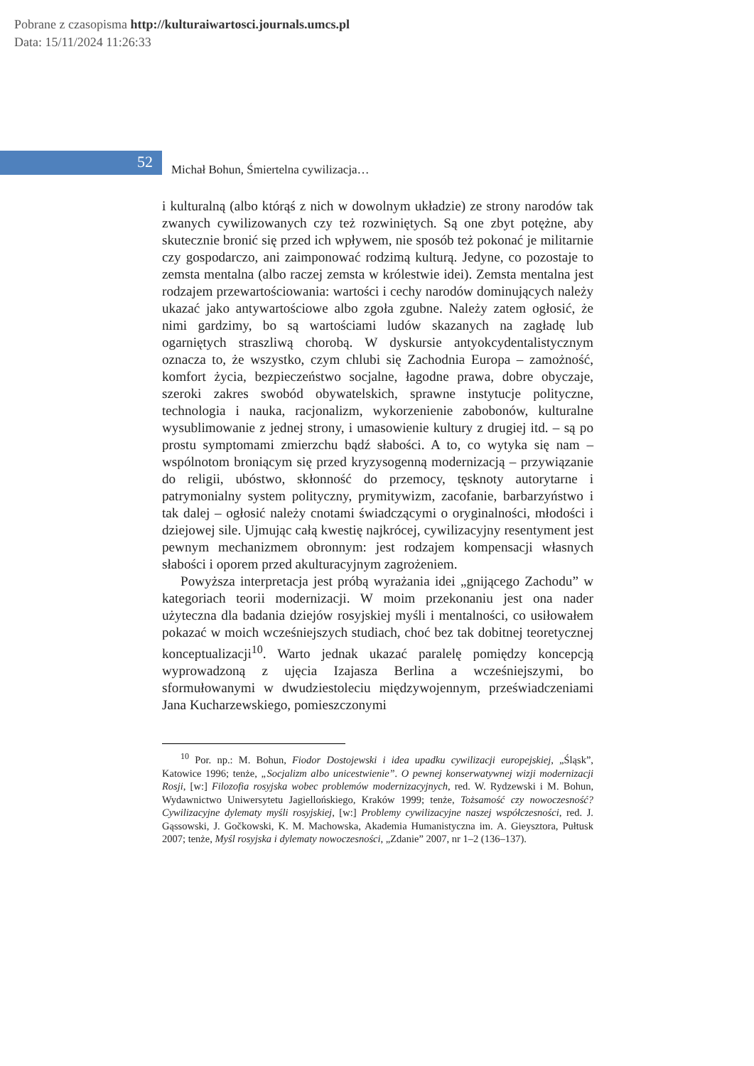Pobrane z czasopisma http://kulturaiwartosci.journals.umcs.pl
Data: 15/11/2024 11:26:33
52
Michał Bohun, Śmiertelna cywilizacja…
i kulturalną (albo którąś z nich w dowolnym układzie) ze strony narodów tak zwanych cywilizowanych czy też rozwiniętych. Są one zbyt potężne, aby skutecznie bronić się przed ich wpływem, nie sposób też pokonać je militarnie czy gospodarczo, ani zaimponować rodzimą kulturą. Jedyne, co pozostaje to zemsta mentalna (albo raczej zemsta w królestwie idei). Zemsta mentalna jest rodzajem przewartościowania: wartości i cechy narodów dominujących należy ukazać jako antywartościowe albo zgoła zgubne. Należy zatem ogłosić, że nimi gardzimy, bo są wartościami ludów skazanych na zagładę lub ogarniętych straszliwą chorobą. W dyskursie antyokcydentalistycznym oznacza to, że wszystko, czym chlubi się Zachodnia Europa – zamożność, komfort życia, bezpieczeństwo socjalne, łagodne prawa, dobre obyczaje, szeroki zakres swobód obywatelskich, sprawne instytucje polityczne, technologia i nauka, racjonalizm, wykorzenienie zabobonów, kulturalne wysublimowanie z jednej strony, i umasowienie kultury z drugiej itd. – są po prostu symptomami zmierzchu bądź słabości. A to, co wytyka się nam – wspólnotom broniącym się przed kryzysogenną modernizacją – przywiązanie do religii, ubóstwo, skłonność do przemocy, tęsknoty autorytarne i patrymonialny system polityczny, prymitywizm, zacofanie, barbarzyństwo i tak dalej – ogłosić należy cnotami świadczącymi o oryginalności, młodości i dziejowej sile. Ujmując całą kwestię najkrócej, cywilizacyjny resentyment jest pewnym mechanizmem obronnym: jest rodzajem kompensacji własnych słabości i oporem przed akulturacyjnym zagrożeniem.
Powyższa interpretacja jest próbą wyrażania idei „gnijącego Zachodu” w kategoriach teorii modernizacji. W moim przekonaniu jest ona nader użyteczna dla badania dziejów rosyjskiej myśli i mentalności, co usiłowałem pokazać w moich wcześniejszych studiach, choć bez tak dobitnej teoretycznej konceptualizacji<sup>10</sup>. Warto jednak ukazać paralelę pomiędzy koncepcją wyprowadzoną z ujęcia Izajasza Berlina a wcześniejszymi, bo sformułowanymi w dwudziestoleciu międzywojennym, przeświadczeniami Jana Kucharzewskiego, pomieszczonymi
<sup>10</sup> Por. np.: M. Bohun, Fiodor Dostojewski i idea upadku cywilizacji europejskiej, „Śląsk”, Katowice 1996; tenże, „Socjalizm albo unicestwienie”. O pewnej konserwatywnej wizji modernizacji Rosji, [w:] Filozofia rosyjska wobec problemów modernizacyjnych, red. W. Rydzewski i M. Bohun, Wydawnictwo Uniwersytetu Jagiellońskiego, Kraków 1999; tenże, Tożsamość czy nowoczesność? Cywilizacyjne dylematy myśli rosyjskiej, [w:] Problemy cywilizacyjne naszej współczesności, red. J. Gąssowski, J. Gočkowski, K. M. Machowska, Akademia Humanistyczna im. A. Gieysztora, Pułtusk 2007; tenże, Myśl rosyjska i dylematy nowoczesności, „Zdanie” 2007, nr 1–2 (136–137).